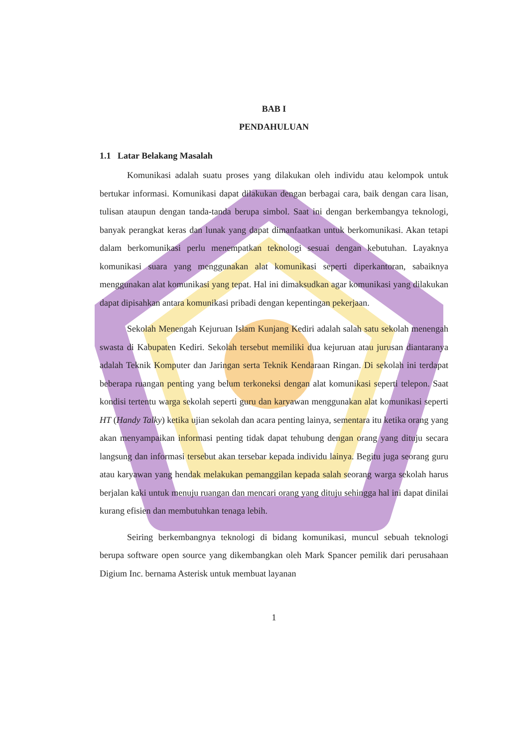BAB I
PENDAHULUAN
1.1 Latar Belakang Masalah
Komunikasi adalah suatu proses yang dilakukan oleh individu atau kelompok untuk bertukar informasi. Komunikasi dapat dilakukan dengan berbagai cara, baik dengan cara lisan, tulisan ataupun dengan tanda-tanda berupa simbol. Saat ini dengan berkembangya teknologi, banyak perangkat keras dan lunak yang dapat dimanfaatkan untuk berkomunikasi. Akan tetapi dalam berkomunikasi perlu menempatkan teknologi sesuai dengan kebutuhan. Layaknya komunikasi suara yang menggunakan alat komunikasi seperti diperkantoran, sabaiknya menggunakan alat komunikasi yang tepat. Hal ini dimaksudkan agar komunikasi yang dilakukan dapat dipisahkan antara komunikasi pribadi dengan kepentingan pekerjaan.
Sekolah Menengah Kejuruan Islam Kunjang Kediri adalah salah satu sekolah menengah swasta di Kabupaten Kediri. Sekolah tersebut memiliki dua kejuruan atau jurusan diantaranya adalah Teknik Komputer dan Jaringan serta Teknik Kendaraan Ringan. Di sekolah ini terdapat beberapa ruangan penting yang belum terkoneksi dengan alat komunikasi seperti telepon. Saat kondisi tertentu warga sekolah seperti guru dan karyawan menggunakan alat komunikasi seperti HT (Handy Talky) ketika ujian sekolah dan acara penting lainya, sementara itu ketika orang yang akan menyampaikan informasi penting tidak dapat tehubung dengan orang yang dituju secara langsung dan informasi tersebut akan tersebar kepada individu lainya. Begitu juga seorang guru atau karyawan yang hendak melakukan pemanggilan kepada salah seorang warga sekolah harus berjalan kaki untuk menuju ruangan dan mencari orang yang dituju sehingga hal ini dapat dinilai kurang efisien dan membutuhkan tenaga lebih.
Seiring berkembangnya teknologi di bidang komunikasi, muncul sebuah teknologi berupa software open source yang dikembangkan oleh Mark Spancer pemilik dari perusahaan Digium Inc. bernama Asterisk untuk membuat layanan
1